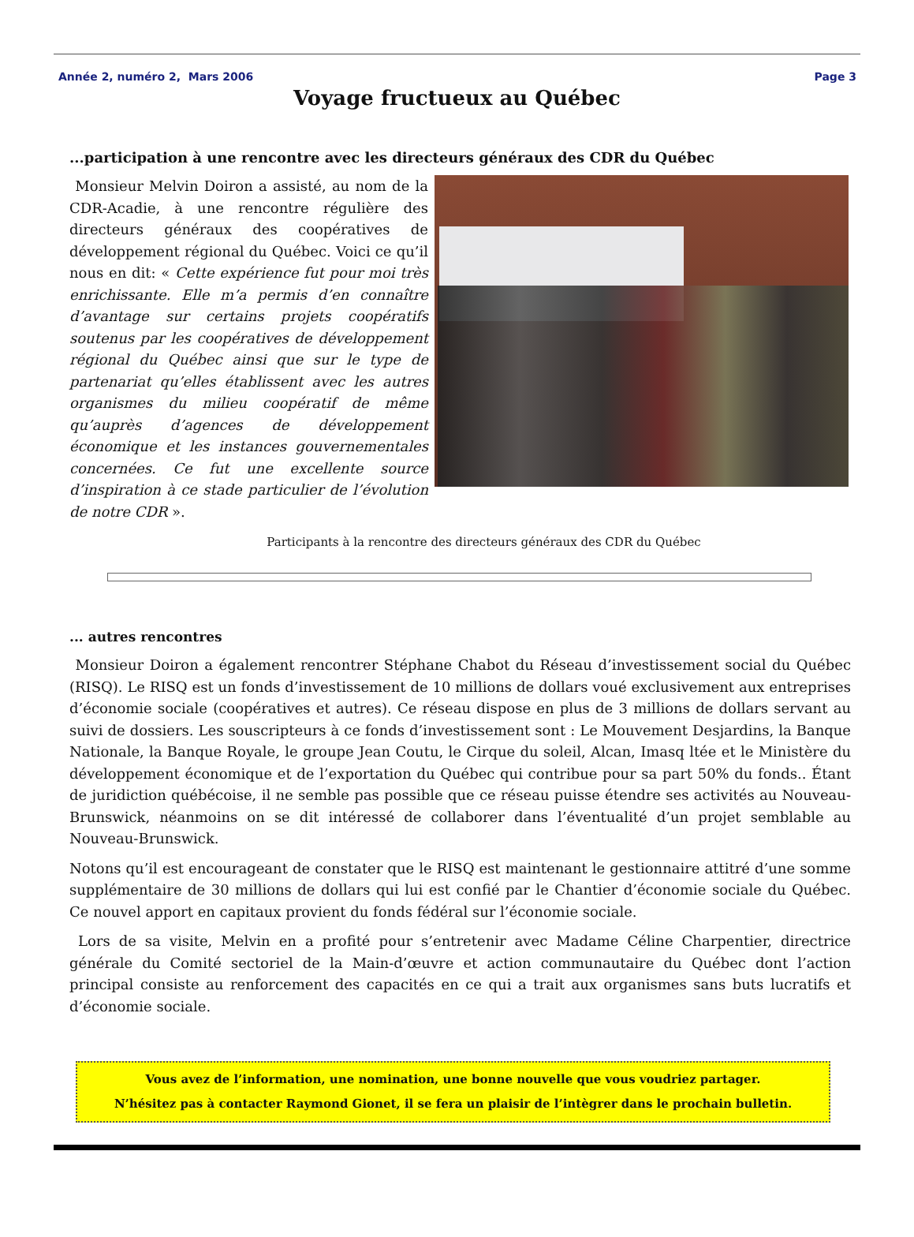Année 2, numéro 2, Mars 2006 Page 3
Voyage fructueux au Québec
...participation à une rencontre avec les directeurs généraux des CDR du Québec
Monsieur Melvin Doiron a assisté, au nom de la CDR-Acadie, à une rencontre régulière des directeurs généraux des coopératives de développement régional du Québec. Voici ce qu’il nous en dit: « Cette expérience fut pour moi très enrichissante. Elle m’a permis d’en connaître d’avantage sur certains projets coopératifs soutenus par les coopératives de développement régional du Québec ainsi que sur le type de partenariat qu’elles établissent avec les autres organismes du milieu coopératif de même qu’auprès d’agences de développement économique et les instances gouvernementales concernées. Ce fut une excellente source d’inspiration à ce stade particulier de l’évolution de notre CDR ».
Participants à la rencontre des directeurs généraux des CDR du Québec
... autres rencontres
Monsieur Doiron a également rencontrer Stéphane Chabot du Réseau d’investissement social du Québec (RISQ). Le RISQ est un fonds d’investissement de 10 millions de dollars voué exclusivement aux entreprises d’économie sociale (coopératives et autres). Ce réseau dispose en plus de 3 millions de dollars servant au suivi de dossiers. Les souscripteurs à ce fonds d’investissement sont : Le Mouvement Desjardins, la Banque Nationale, la Banque Royale, le groupe Jean Coutu, le Cirque du soleil, Alcan, Imasq ltée et le Ministère du développement économique et de l’exportation du Québec qui contribue pour sa part 50% du fonds.. Étant de juridiction québécoise, il ne semble pas possible que ce réseau puisse étendre ses activités au Nouveau- Brunswick, néanmoins on se dit intéressé de collaborer dans l’éventualité d’un projet semblable au Nouveau-Brunswick.
Notons qu’il est encourageant de constater que le RISQ est maintenant le gestionnaire attitré d’une somme supplémentaire de 30 millions de dollars qui lui est confié par le Chantier d’économie sociale du Québec. Ce nouvel apport en capitaux provient du fonds fédéral sur l’économie sociale.
Lors de sa visite, Melvin en a profité pour s’entretenir avec Madame Céline Charpentier, directrice générale du Comité sectoriel de la Main-d’œuvre et action communautaire du Québec dont l’action principal consiste au renforcement des capacités en ce qui a trait aux organismes sans buts lucratifs et d’économie sociale.
Vous avez de l’information, une nomination, une bonne nouvelle que vous voudriez partager.
N’hésitez pas à contacter Raymond Gionet, il se fera un plaisir de l’intègrer dans le prochain bulletin.